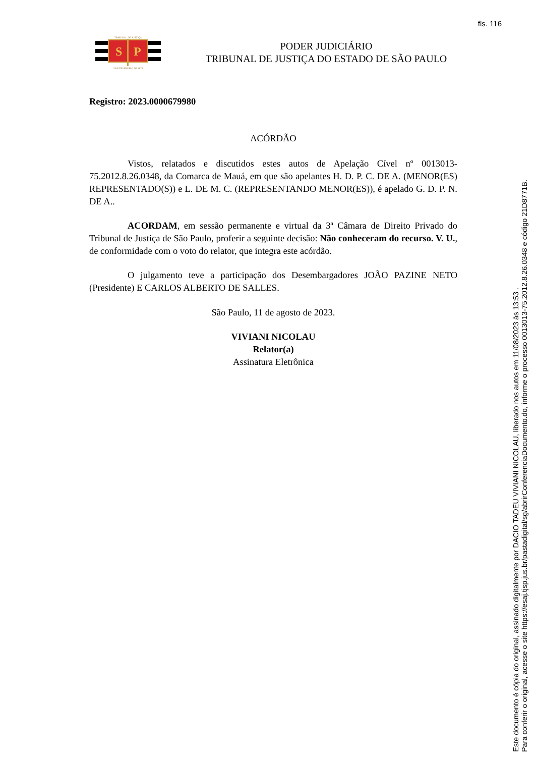fls. 116
S
P
TRIBUNAL DE JUSTIÇA
3 DE FEVEREIRO DE 1874
PODER JUDICIÁRIO
TRIBUNAL DE JUSTIÇA DO ESTADO DE SÃO PAULO
Registro: 2023.0000679980
ACÓRDÃO
Vistos, relatados e discutidos estes autos de Apelação Cível nº 0013013-75.2012.8.26.0348, da Comarca de Mauá, em que são apelantes H. D. P. C. DE A. (MENOR(ES) REPRESENTADO(S)) e L. DE M. C. (REPRESENTANDO MENOR(ES)), é apelado G. D. P. N. DE A..
ACORDAM, em sessão permanente e virtual da 3ª Câmara de Direito Privado do Tribunal de Justiça de São Paulo, proferir a seguinte decisão: Não conheceram do recurso. V. U., de conformidade com o voto do relator, que integra este acórdão.
O julgamento teve a participação dos Desembargadores JOÃO PAZINE NETO (Presidente) E CARLOS ALBERTO DE SALLES.
São Paulo, 11 de agosto de 2023.
VIVIANI NICOLAU
Relator(a)
Assinatura Eletrônica
Este documento é cópia do original, assinado digitalmente por DACIO TADEU VIVIANI NICOLAU, liberado nos autos em 11/08/2023 às 13:53 .
Para conferir o original, acesse o site https://esaj.tjsp.jus.br/pastadigital/sg/abrirConferenciaDocumento.do, informe o processo 0013013-75.2012.8.26.0348 e código 21D8771B.